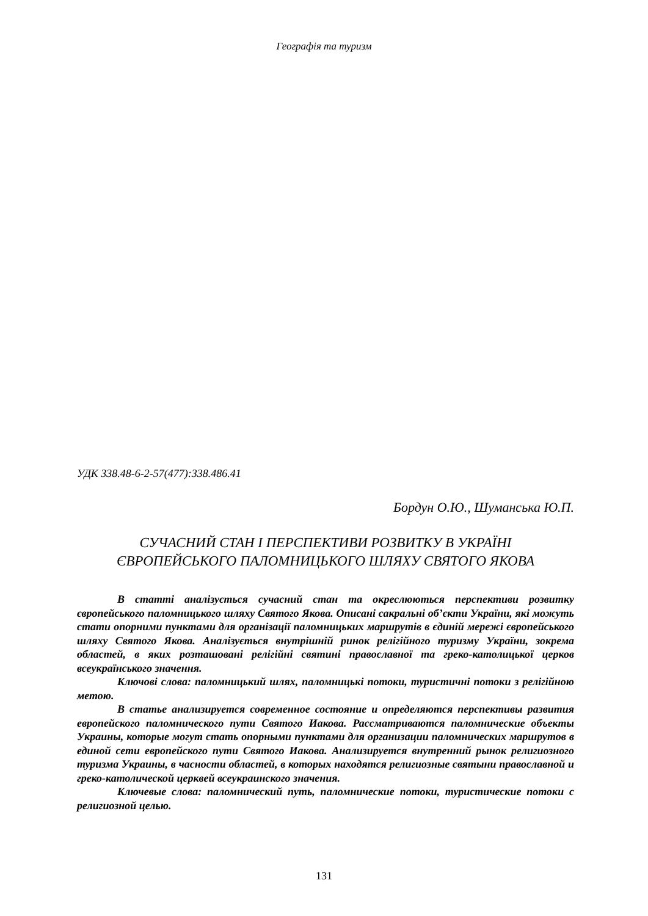Географія та туризм
УДК 338.48-6-2-57(477):338.486.41
Бордун О.Ю., Шуманська Ю.П.
СУЧАСНИЙ СТАН І ПЕРСПЕКТИВИ РОЗВИТКУ В УКРАЇНІ
ЄВРОПЕЙСЬКОГО ПАЛОМНИЦЬКОГО ШЛЯХУ СВЯТОГО ЯКОВА
В статті аналізується сучасний стан та окреслюються перспективи розвитку європейського паломницького шляху Святого Якова. Описані сакральні об’єкти України, які можуть стати опорними пунктами для організації паломницьких маршрутів в єдиній мережі європейського шляху Святого Якова. Аналізується внутрішній ринок релігійного туризму України, зокрема областей, в яких розташовані релігійні святині православної та греко-католицької церков всеукраїнського значення.
Ключові слова: паломницький шлях, паломницькі потоки, туристичні потоки з релігійною метою.
В статье анализируется современное состояние и определяются перспективы развития европейского паломнического пути Святого Иакова. Рассматриваются паломнические объекты Украины, которые могут стать опорными пунктами для организации паломнических маршрутов в единой сети европейского пути Святого Иакова. Анализируется внутренний рынок религиозного туризма Украины, в часности областей, в которых находятся религиозные святыни православной и греко-католической церквей всеукраинского значения.
Ключевые слова: паломнический путь, паломнические потоки, туристические потоки с религиозной целью.
131